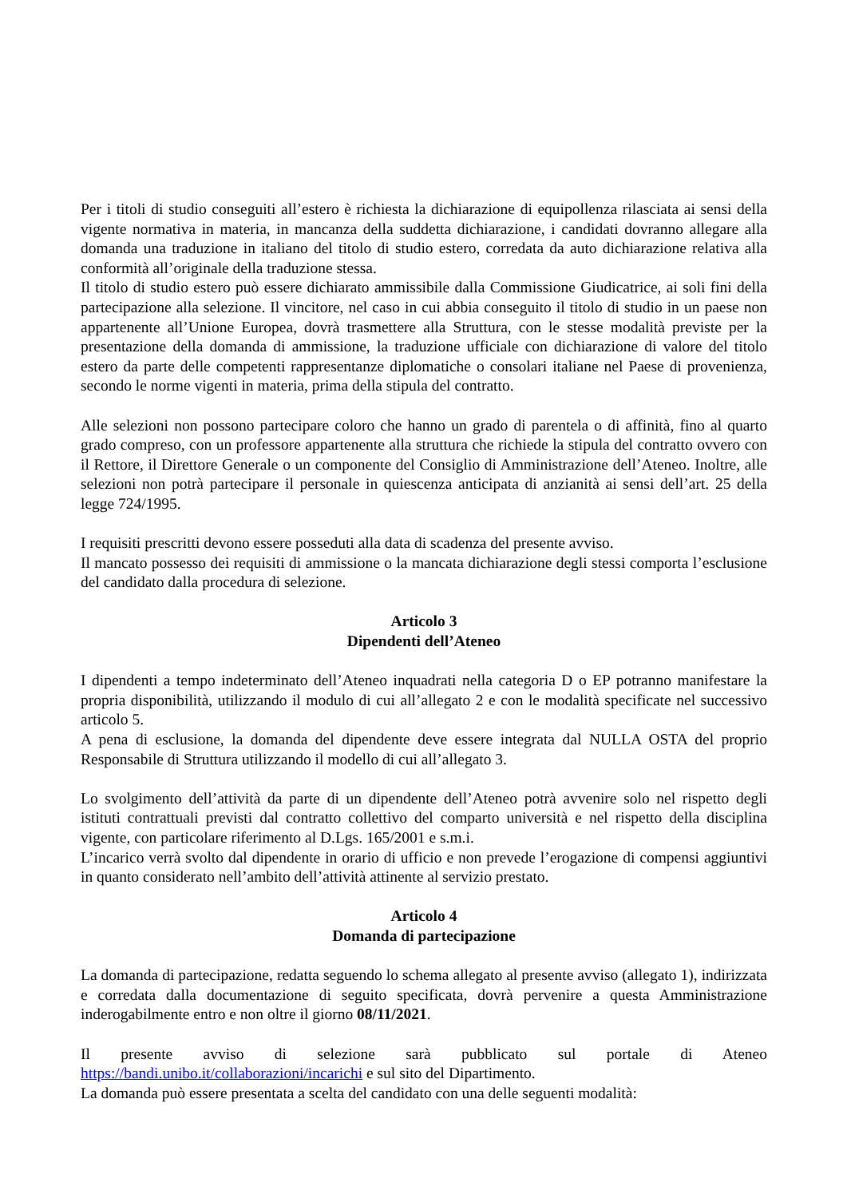Per i titoli di studio conseguiti all’estero è richiesta la dichiarazione di equipollenza rilasciata ai sensi della vigente normativa in materia, in mancanza della suddetta dichiarazione, i candidati dovranno allegare alla domanda una traduzione in italiano del titolo di studio estero, corredata da auto dichiarazione relativa alla conformità all’originale della traduzione stessa.
Il titolo di studio estero può essere dichiarato ammissibile dalla Commissione Giudicatrice, ai soli fini della partecipazione alla selezione. Il vincitore, nel caso in cui abbia conseguito il titolo di studio in un paese non appartenente all’Unione Europea, dovrà trasmettere alla Struttura, con le stesse modalità previste per la presentazione della domanda di ammissione, la traduzione ufficiale con dichiarazione di valore del titolo estero da parte delle competenti rappresentanze diplomatiche o consolari italiane nel Paese di provenienza, secondo le norme vigenti in materia, prima della stipula del contratto.
Alle selezioni non possono partecipare coloro che hanno un grado di parentela o di affinità, fino al quarto grado compreso, con un professore appartenente alla struttura che richiede la stipula del contratto ovvero con il Rettore, il Direttore Generale o un componente del Consiglio di Amministrazione dell’Ateneo. Inoltre, alle selezioni non potrà partecipare il personale in quiescenza anticipata di anzianità ai sensi dell’art. 25 della legge 724/1995.
I requisiti prescritti devono essere posseduti alla data di scadenza del presente avviso.
Il mancato possesso dei requisiti di ammissione o la mancata dichiarazione degli stessi comporta l’esclusione del candidato dalla procedura di selezione.
Articolo 3
Dipendenti dell’Ateneo
I dipendenti a tempo indeterminato dell’Ateneo inquadrati nella categoria D o EP potranno manifestare la propria disponibilità, utilizzando il modulo di cui all’allegato 2 e con le modalità specificate nel successivo articolo 5.
A pena di esclusione, la domanda del dipendente deve essere integrata dal NULLA OSTA del proprio Responsabile di Struttura utilizzando il modello di cui all’allegato 3.
Lo svolgimento dell’attività da parte di un dipendente dell’Ateneo potrà avvenire solo nel rispetto degli istituti contrattuali previsti dal contratto collettivo del comparto università e nel rispetto della disciplina vigente, con particolare riferimento al D.Lgs. 165/2001 e s.m.i.
L’incarico verrà svolto dal dipendente in orario di ufficio e non prevede l’erogazione di compensi aggiuntivi in quanto considerato nell’ambito dell’attività attinente al servizio prestato.
Articolo 4
Domanda di partecipazione
La domanda di partecipazione, redatta seguendo lo schema allegato al presente avviso (allegato 1), indirizzata e corredata dalla documentazione di seguito specificata, dovrà pervenire a questa Amministrazione inderogabilmente entro e non oltre il giorno 08/11/2021.
Il presente avviso di selezione sarà pubblicato sul portale di Ateneo https://bandi.unibo.it/collaborazioni/incarichi e sul sito del Dipartimento.
La domanda può essere presentata a scelta del candidato con una delle seguenti modalità: